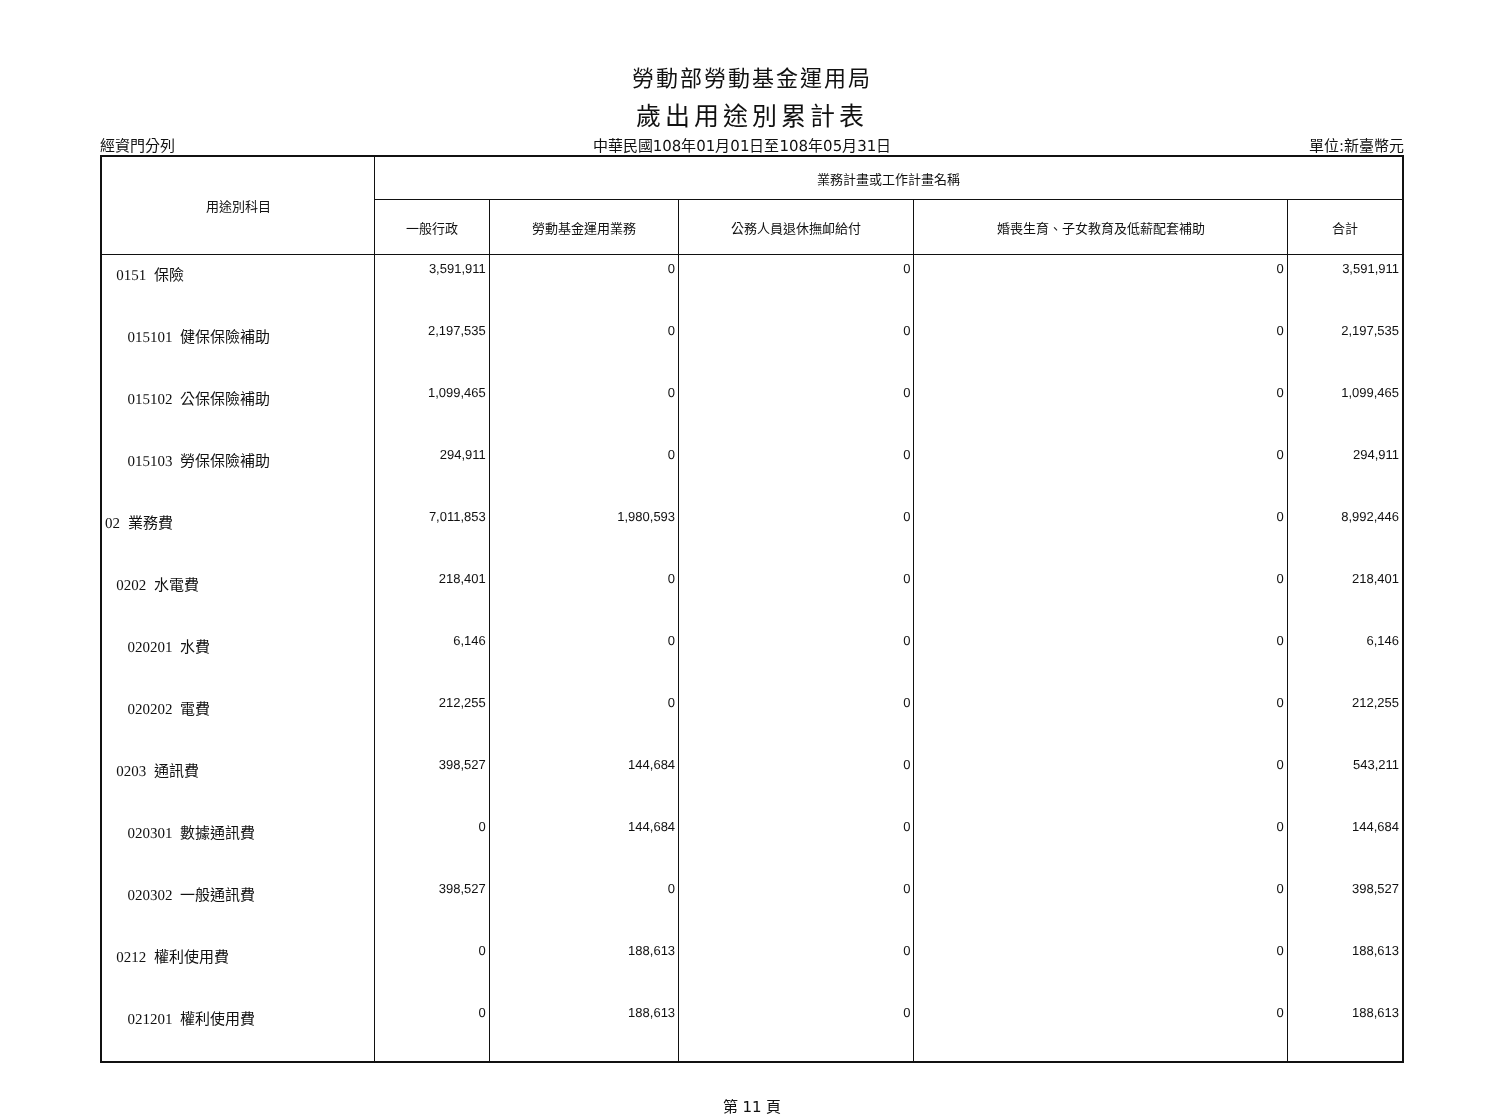勞動部勞動基金運用局
歲出用途別累計表
經資門分列 中華民國108年01月01日至108年05月31日 單位:新臺幣元
| 用途別科目 | 業務計畫或工作計畫名稱 | | | | |
| --- | --- | --- | --- | --- | --- |
| | 一般行政 | 勞動基金運用業務 | 公務人員退休撫卹給付 | 婚喪生育、子女教育及低薪配套補助 | 合計 |
| 0151 保險 | 3,591,911 | 0 | 0 | 0 | 3,591,911 |
| 015101 健保保險補助 | 2,197,535 | 0 | 0 | 0 | 2,197,535 |
| 015102 公保保險補助 | 1,099,465 | 0 | 0 | 0 | 1,099,465 |
| 015103 勞保保險補助 | 294,911 | 0 | 0 | 0 | 294,911 |
| 02 業務費 | 7,011,853 | 1,980,593 | 0 | 0 | 8,992,446 |
| 0202 水電費 | 218,401 | 0 | 0 | 0 | 218,401 |
| 020201 水費 | 6,146 | 0 | 0 | 0 | 6,146 |
| 020202 電費 | 212,255 | 0 | 0 | 0 | 212,255 |
| 0203 通訊費 | 398,527 | 144,684 | 0 | 0 | 543,211 |
| 020301 數據通訊費 | 0 | 144,684 | 0 | 0 | 144,684 |
| 020302 一般通訊費 | 398,527 | 0 | 0 | 0 | 398,527 |
| 0212 權利使用費 | 0 | 188,613 | 0 | 0 | 188,613 |
| 021201 權利使用費 | 0 | 188,613 | 0 | 0 | 188,613 |
第 11 頁